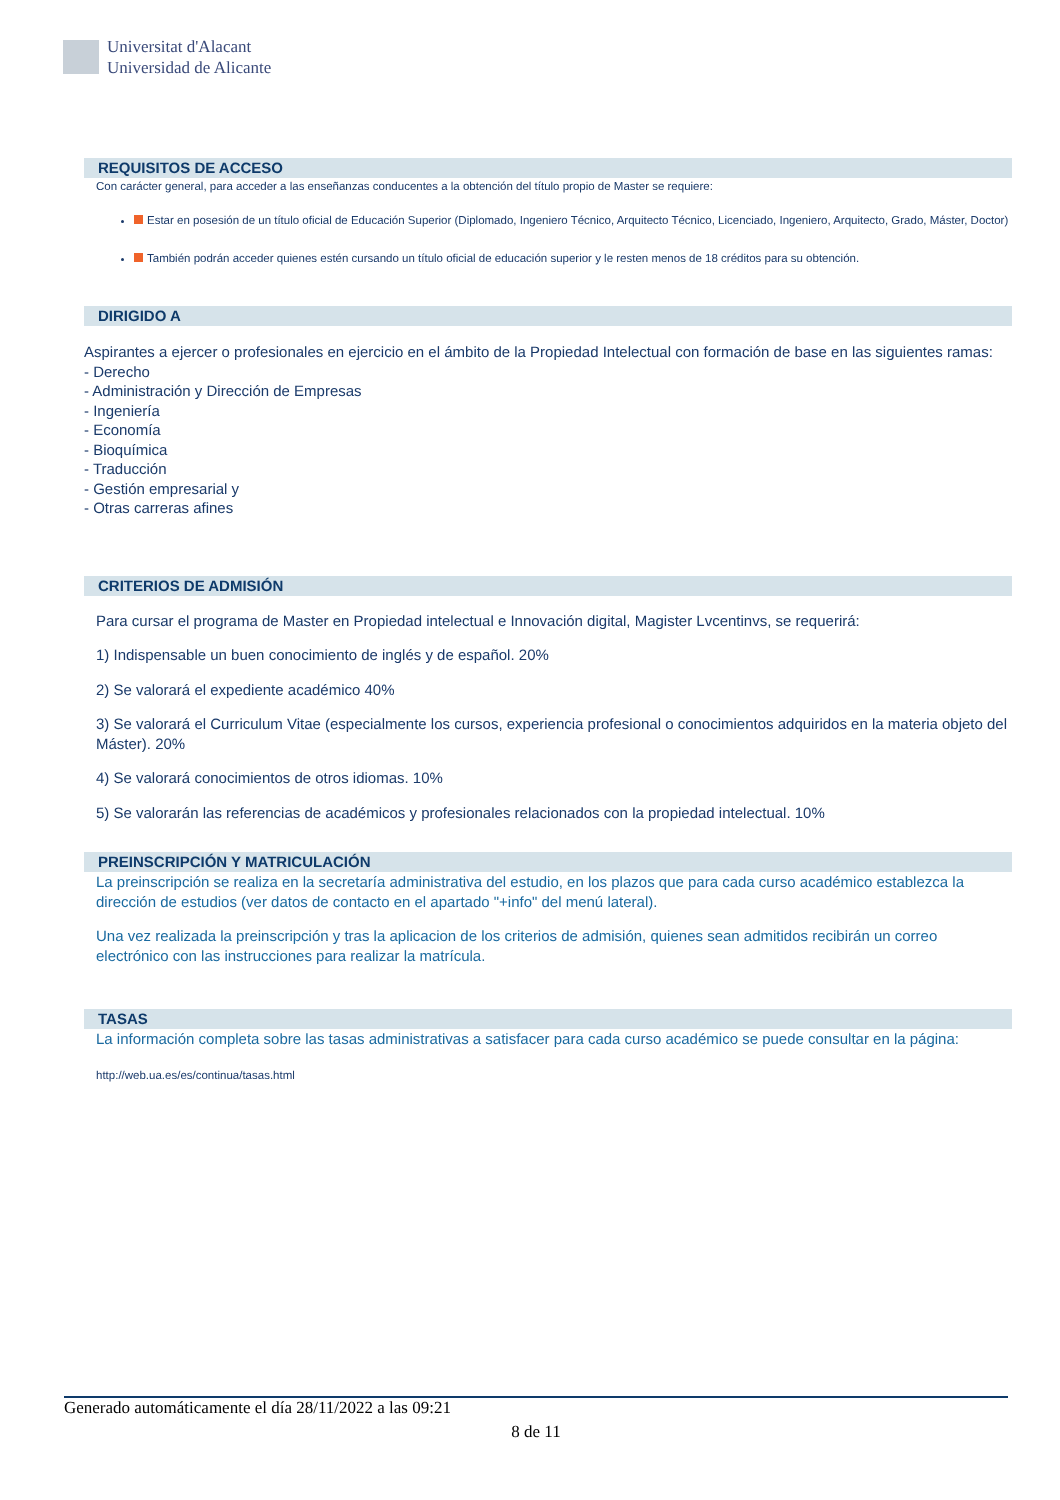Universitat d'Alacant
Universidad de Alicante
REQUISITOS DE ACCESO
Con carácter general, para acceder a las enseñanzas conducentes a la obtención del título propio de Master se requiere:
Estar en posesión de un título oficial de Educación Superior (Diplomado, Ingeniero Técnico, Arquitecto Técnico, Licenciado, Ingeniero, Arquitecto, Grado, Máster, Doctor)
También podrán acceder quienes estén cursando un título oficial de educación superior y le resten menos de 18 créditos para su obtención.
DIRIGIDO A
Aspirantes a ejercer o profesionales en ejercicio en el ámbito de la Propiedad Intelectual con formación de base en las siguientes ramas:
- Derecho
- Administración y Dirección de Empresas
- Ingeniería
- Economía
- Bioquímica
- Traducción
- Gestión empresarial y
- Otras carreras afines
CRITERIOS DE ADMISIÓN
Para cursar el programa de Master en Propiedad intelectual e Innovación digital, Magister Lvcentinvs, se requerirá:
1) Indispensable un buen conocimiento de inglés y de español. 20%
2) Se valorará el expediente académico 40%
3) Se valorará el Curriculum Vitae (especialmente los cursos, experiencia profesional o conocimientos adquiridos en la materia objeto del Máster). 20%
4) Se valorará conocimientos de otros idiomas. 10%
5) Se valorarán las referencias de académicos y profesionales relacionados con la propiedad intelectual. 10%
PREINSCRIPCIÓN Y MATRICULACIÓN
La preinscripción se realiza en la secretaría administrativa del estudio, en los plazos que para cada curso académico establezca la dirección de estudios (ver datos de contacto en el apartado "+info" del menú lateral).
Una vez realizada la preinscripción y tras la aplicacion de los criterios de admisión, quienes sean admitidos recibirán un correo electrónico con las instrucciones para realizar la matrícula.
TASAS
La información completa sobre las tasas administrativas a satisfacer para cada curso académico se puede consultar en la página:
http://web.ua.es/es/continua/tasas.html
Generado automáticamente el día 28/11/2022 a las 09:21
8 de 11